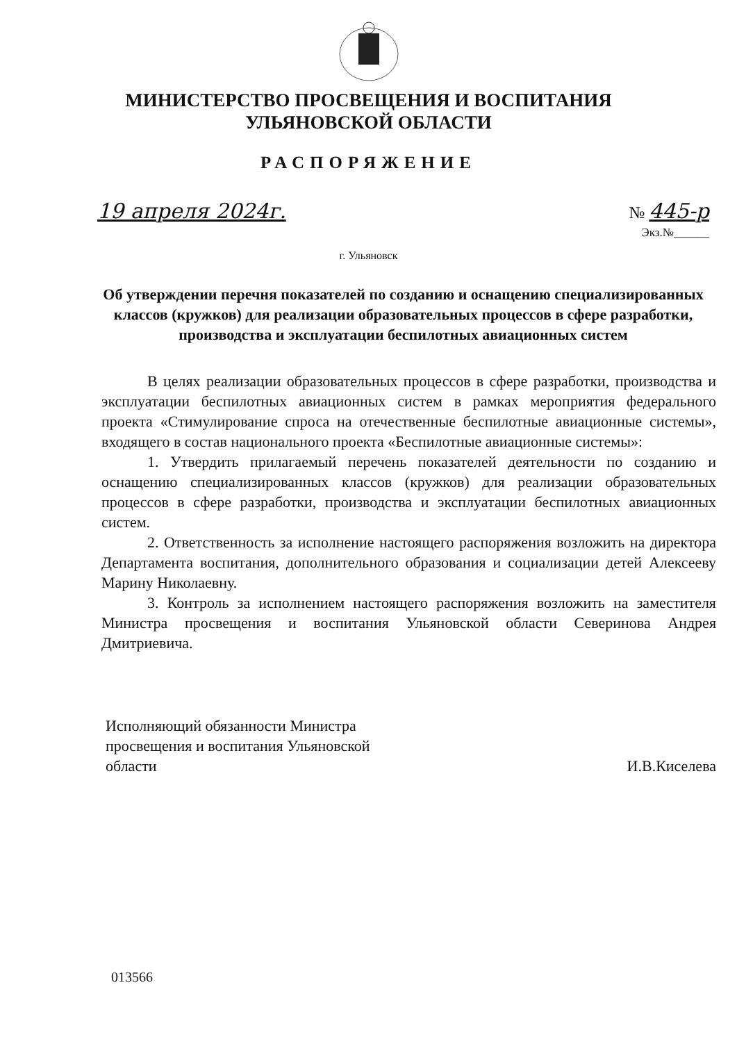МИНИСТЕРСТВО ПРОСВЕЩЕНИЯ И ВОСПИТАНИЯ
УЛЬЯНОВСКОЙ ОБЛАСТИ
РАСПОРЯЖЕНИЕ
19 апреля 2024г. № 445-р
Экз.№______
г. Ульяновск
Об утверждении перечня показателей по созданию и оснащению специализированных классов (кружков) для реализации образовательных процессов в сфере разработки, производства и эксплуатации беспилотных авиационных систем
В целях реализации образовательных процессов в сфере разработки, производства и эксплуатации беспилотных авиационных систем в рамках мероприятия федерального проекта «Стимулирование спроса на отечественные беспилотные авиационные системы», входящего в состав национального проекта «Беспилотные авиационные системы»:
1. Утвердить прилагаемый перечень показателей деятельности по созданию и оснащению специализированных классов (кружков) для реализации образовательных процессов в сфере разработки, производства и эксплуатации беспилотных авиационных систем.
2. Ответственность за исполнение настоящего распоряжения возложить на директора Департамента воспитания, дополнительного образования и социализации детей Алексееву Марину Николаевну.
3. Контроль за исполнением настоящего распоряжения возложить на заместителя Министра просвещения и воспитания Ульяновской области Северинова Андрея Дмитриевича.
Исполняющий обязанности Министра
просвещения и воспитания Ульяновской
области
И.В.Киселева
013566